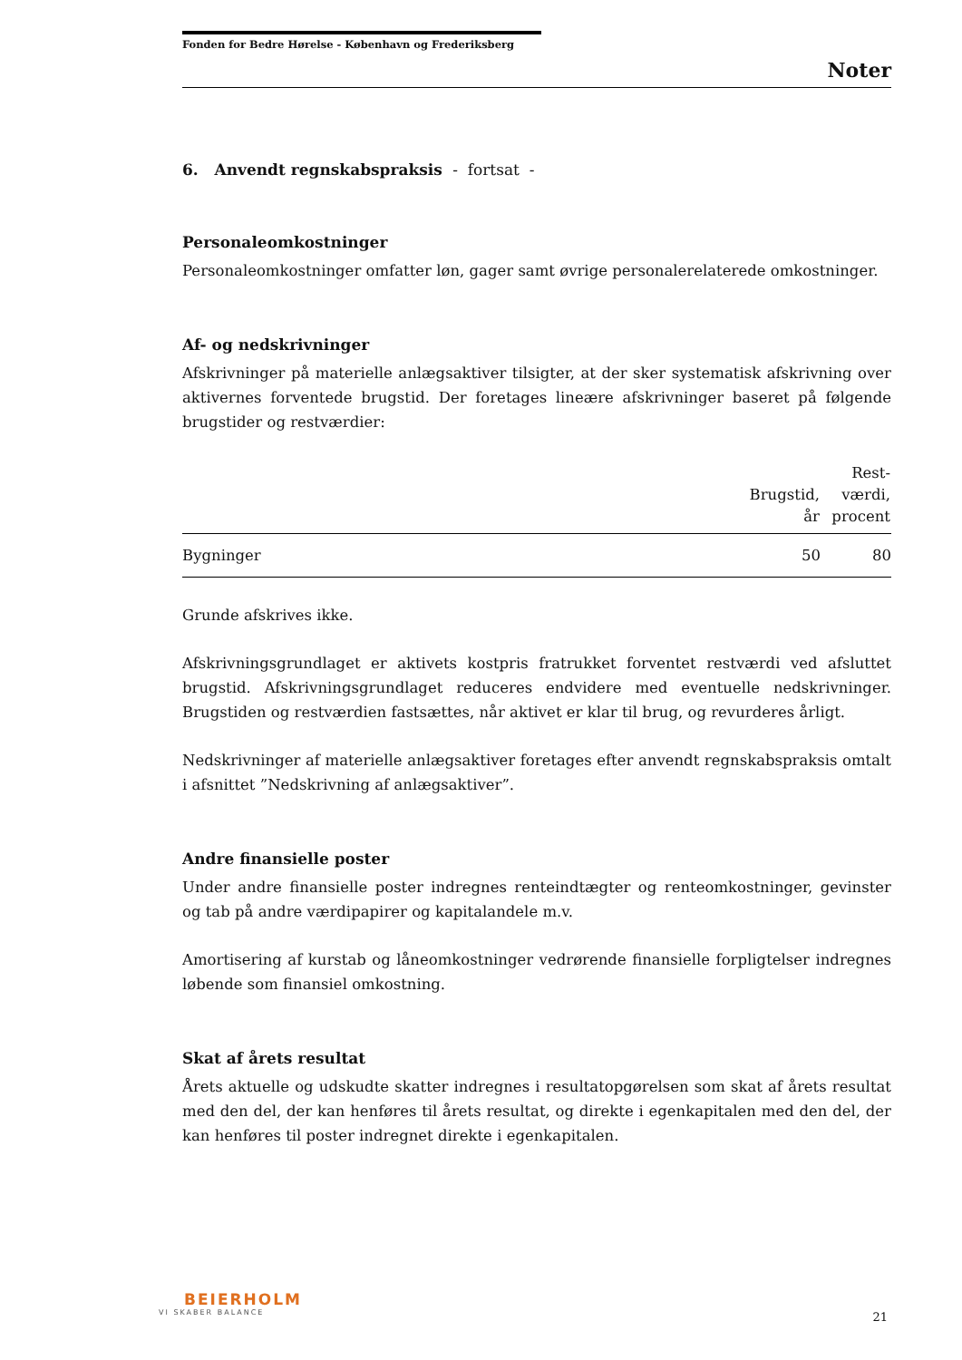Fonden for Bedre Hørelse - København og Frederiksberg
Noter
6. Anvendt regnskabspraksis - fortsat -
Personaleomkostninger
Personaleomkostninger omfatter løn, gager samt øvrige personalerelaterede omkostninger.
Af- og nedskrivninger
Afskrivninger på materielle anlægsaktiver tilsigter, at der sker systematisk afskrivning over aktivernes forventede brugstid. Der foretages lineære afskrivninger baseret på følgende brugstider og restværdier:
| | Brugstid, år | Rest- værdi, procent |
| --- | --- | --- |
| Bygninger | 50 | 80 |
Grunde afskrives ikke.
Afskrivningsgrundlaget er aktivets kostpris fratrukket forventet restværdi ved afsluttet brugstid. Afskrivningsgrundlaget reduceres endvidere med eventuelle nedskrivninger. Brugstiden og restværdien fastsættes, når aktivet er klar til brug, og revurderes årligt.
Nedskrivninger af materielle anlægsaktiver foretages efter anvendt regnskabspraksis omtalt i afsnittet ”Nedskrivning af anlægsaktiver”.
Andre finansielle poster
Under andre finansielle poster indregnes renteindtægter og renteomkostninger, gevinster og tab på andre værdipapirer og kapitalandele m.v.
Amortisering af kurstab og låneomkostninger vedrørende finansielle forpligtelser indregnes løbende som finansiel omkostning.
Skat af årets resultat
Årets aktuelle og udskudte skatter indregnes i resultatopgørelsen som skat af årets resultat med den del, der kan henføres til årets resultat, og direkte i egenkapitalen med den del, der kan henføres til poster indregnet direkte i egenkapitalen.
BEIERHOLM
VI SKABER BALANCE
21